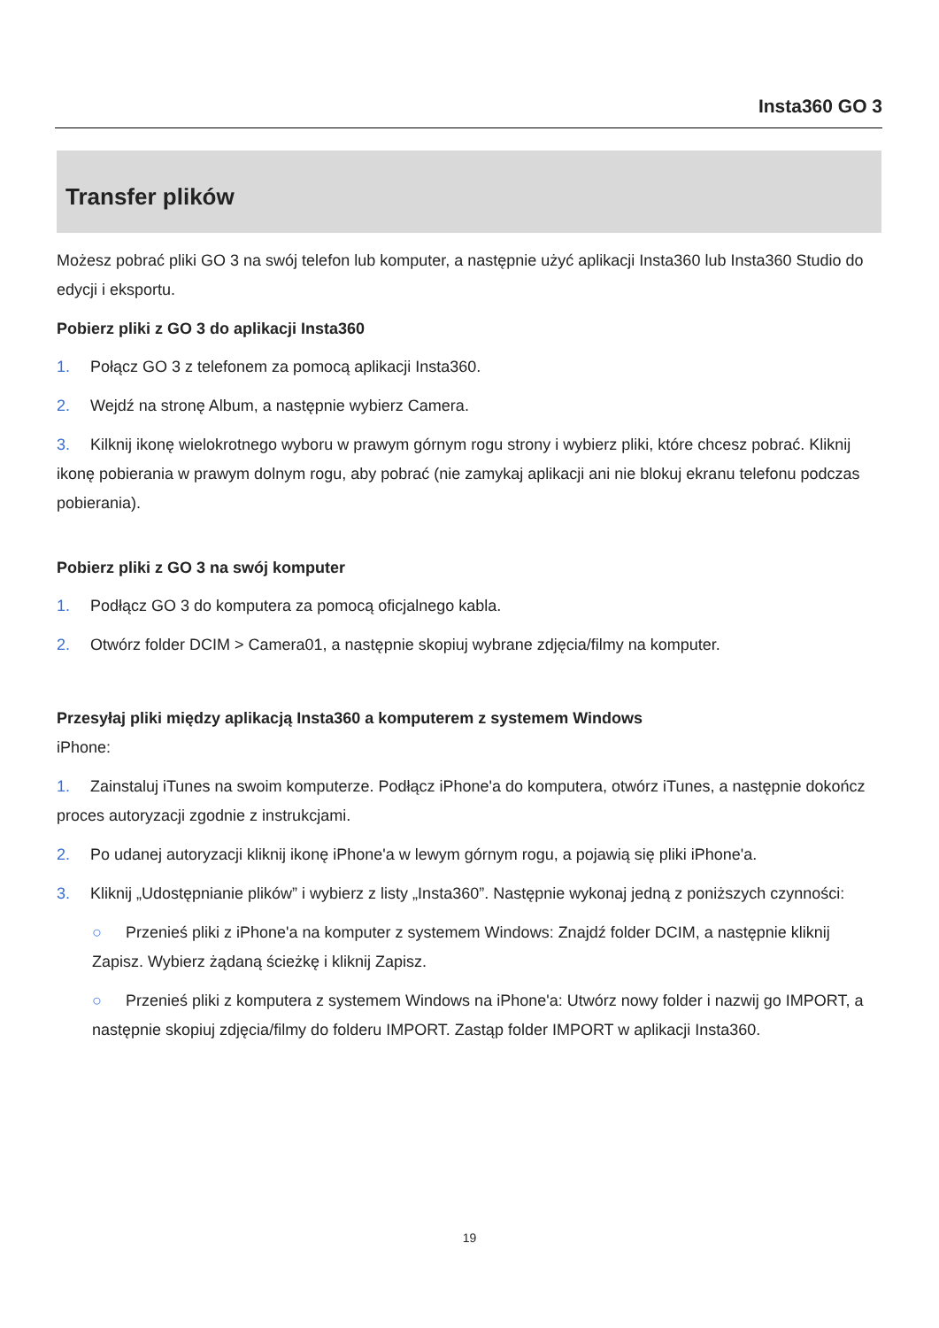Insta360 GO 3
Transfer plików
Możesz pobrać pliki GO 3 na swój telefon lub komputer, a następnie użyć aplikacji Insta360 lub Insta360 Studio do edycji i eksportu.
Pobierz pliki z GO 3 do aplikacji Insta360
1. Połącz GO 3 z telefonem za pomocą aplikacji Insta360.
2. Wejdź na stronę Album, a następnie wybierz Camera.
3. Kilknij ikonę wielokrotnego wyboru w prawym górnym rogu strony i wybierz pliki, które chcesz pobrać. Kliknij ikonę pobierania w prawym dolnym rogu, aby pobrać (nie zamykaj aplikacji ani nie blokuj ekranu telefonu podczas pobierania).
Pobierz pliki z GO 3 na swój komputer
1. Podłącz GO 3 do komputera za pomocą oficjalnego kabla.
2. Otwórz folder DCIM > Camera01, a następnie skopiuj wybrane zdjęcia/filmy na komputer.
Przesyłaj pliki między aplikacją Insta360 a komputerem z systemem Windows
iPhone:
1. Zainstaluj iTunes na swoim komputerze. Podłącz iPhone'a do komputera, otwórz iTunes, a następnie dokończ proces autoryzacji zgodnie z instrukcjami.
2. Po udanej autoryzacji kliknij ikonę iPhone'a w lewym górnym rogu, a pojawią się pliki iPhone'a.
3. Kliknij „Udostępnianie plików” i wybierz z listy „Insta360”. Następnie wykonaj jedną z poniższych czynności:
○ Przenieś pliki z iPhone'a na komputer z systemem Windows: Znajdź folder DCIM, a następnie kliknij Zapisz. Wybierz żądaną ścieżkę i kliknij Zapisz.
○ Przenieś pliki z komputera z systemem Windows na iPhone'a: Utwórz nowy folder i nazwij go IMPORT, a następnie skopiuj zdjęcia/filmy do folderu IMPORT. Zastąp folder IMPORT w aplikacji Insta360.
19